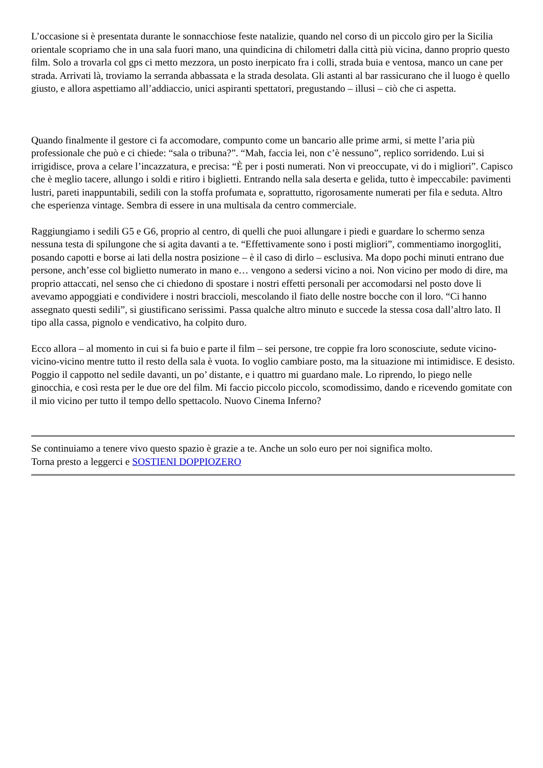L’occasione si è presentata durante le sonnacchiose feste natalizie, quando nel corso di un piccolo giro per la Sicilia orientale scopriamo che in una sala fuori mano, una quindicina di chilometri dalla città più vicina, danno proprio questo film. Solo a trovarla col gps ci metto mezzora, un posto inerpicato fra i colli, strada buia e ventosa, manco un cane per strada. Arrivati là, troviamo la serranda abbassata e la strada desolata. Gli astanti al bar rassicurano che il luogo è quello giusto, e allora aspettiamo all’addiaccio, unici aspiranti spettatori, pregustando – illusi – ciò che ci aspetta.
Quando finalmente il gestore ci fa accomodare, compunto come un bancario alle prime armi, si mette l’aria più professionale che può e ci chiede: “sala o tribuna?”. “Mah, faccia lei, non c’è nessuno”, replico sorridendo. Lui si irrigidisce, prova a celare l’incazzatura, e precisa: “È per i posti numerati. Non vi preoccupate, vi do i migliori”. Capisco che è meglio tacere, allungo i soldi e ritiro i biglietti. Entrando nella sala deserta e gelida, tutto è impeccabile: pavimenti lustri, pareti inappuntabili, sedili con la stoffa profumata e, soprattutto, rigorosamente numerati per fila e seduta. Altro che esperienza vintage. Sembra di essere in una multisala da centro commerciale.
Raggiungiamo i sedili G5 e G6, proprio al centro, di quelli che puoi allungare i piedi e guardare lo schermo senza nessuna testa di spilungone che si agita davanti a te. “Effettivamente sono i posti migliori”, commentiamo inorgogliti, posando capotti e borse ai lati della nostra posizione – è il caso di dirlo – esclusiva. Ma dopo pochi minuti entrano due persone, anch’esse col biglietto numerato in mano e… vengono a sedersi vicino a noi. Non vicino per modo di dire, ma proprio attaccati, nel senso che ci chiedono di spostare i nostri effetti personali per accomodarsi nel posto dove li avevamo appoggiati e condividere i nostri braccioli, mescolando il fiato delle nostre bocche con il loro. “Ci hanno assegnato questi sedili”, si giustificano serissimi. Passa qualche altro minuto e succede la stessa cosa dall’altro lato. Il tipo alla cassa, pignolo e vendicativo, ha colpito duro.
Ecco allora – al momento in cui si fa buio e parte il film – sei persone, tre coppie fra loro sconosciute, sedute vicino-vicino-vicino mentre tutto il resto della sala è vuota. Io voglio cambiare posto, ma la situazione mi intimidisce. E desisto. Poggio il cappotto nel sedile davanti, un po’ distante, e i quattro mi guardano male. Lo riprendo, lo piego nelle ginocchia, e così resta per le due ore del film. Mi faccio piccolo piccolo, scomodissimo, dando e ricevendo gomitate con il mio vicino per tutto il tempo dello spettacolo. Nuovo Cinema Inferno?
Se continuiamo a tenere vivo questo spazio è grazie a te. Anche un solo euro per noi significa molto.
Torna presto a leggerci e SOSTIENI DOPPIOZERO